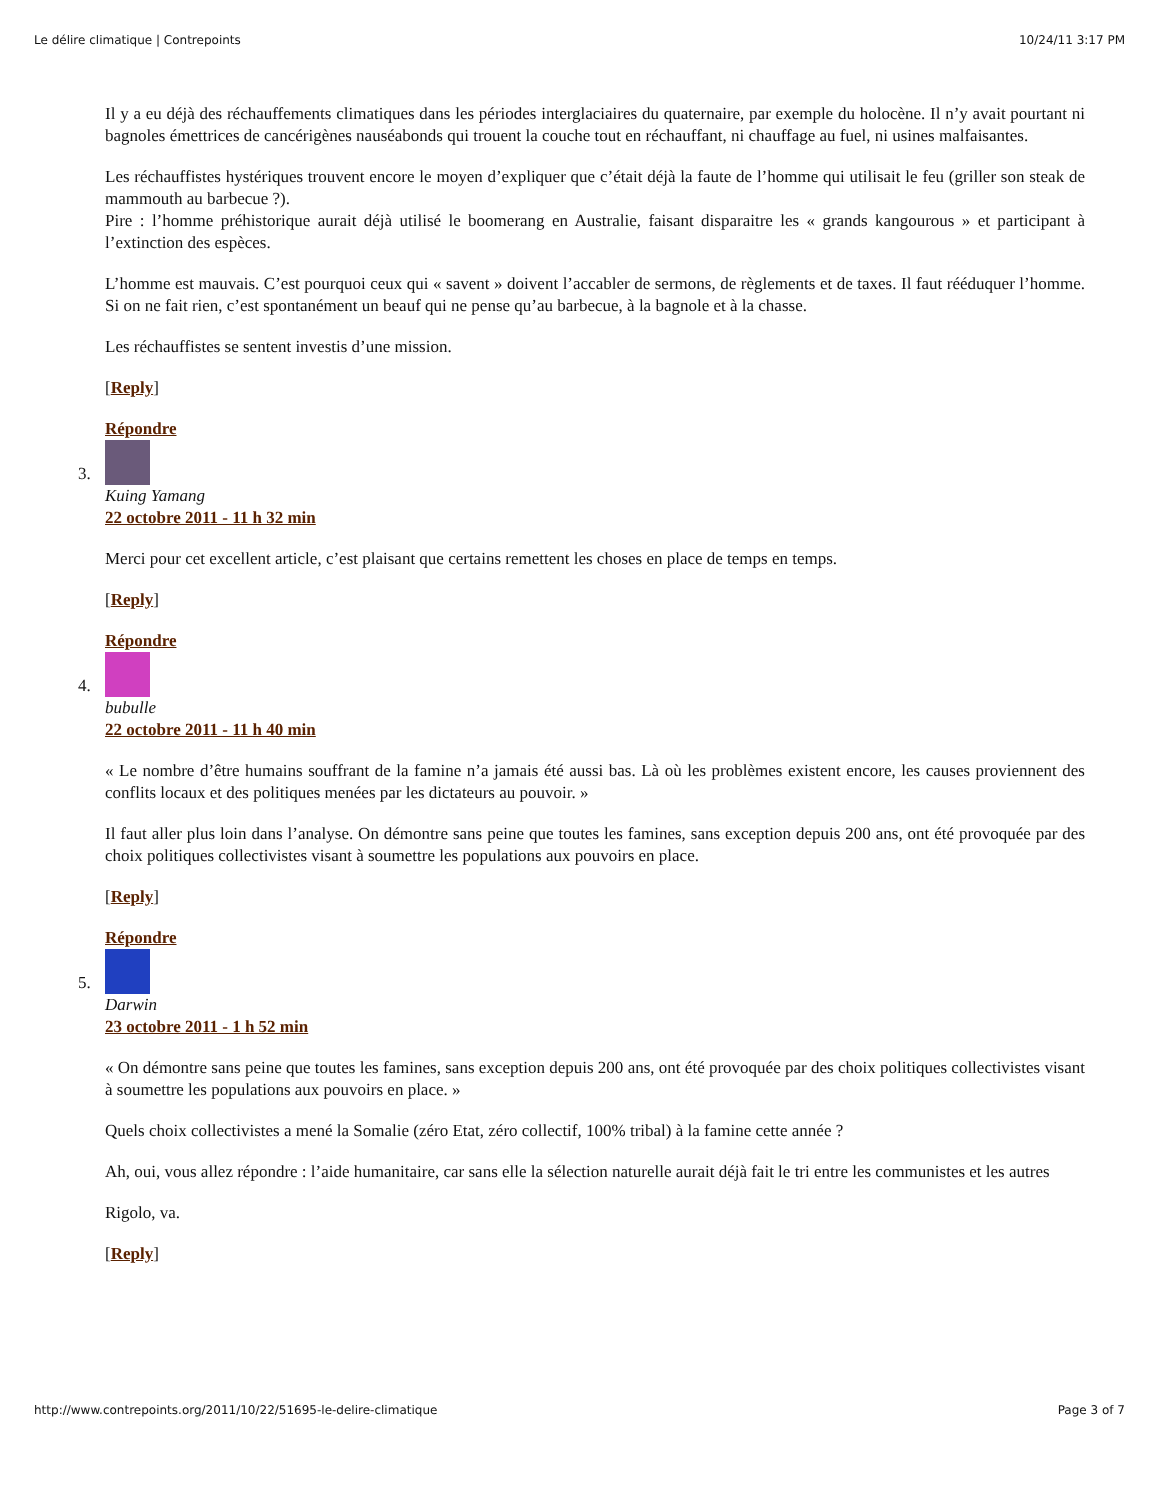Le délire climatique | Contrepoints 10/24/11 3:17 PM
Il y a eu déjà des réchauffements climatiques dans les périodes interglaciaires du quaternaire, par exemple du holocène. Il n’y avait pourtant ni bagnoles émettrices de cancérigènes nauséabonds qui trouent la couche tout en réchauffant, ni chauffage au fuel, ni usines malfaisantes.
Les réchauffistes hystériques trouvent encore le moyen d’expliquer que c’était déjà la faute de l’homme qui utilisait le feu (griller son steak de mammouth au barbecue ?).
Pire : l’homme préhistorique aurait déjà utilisé le boomerang en Australie, faisant disparaitre les « grands kangourous » et participant à l’extinction des espèces.
L’homme est mauvais. C’est pourquoi ceux qui « savent » doivent l’accabler de sermons, de règlements et de taxes. Il faut rééduquer l’homme. Si on ne fait rien, c’est spontanément un beauf qui ne pense qu’au barbecue, à la bagnole et à la chasse.
Les réchauffistes se sentent investis d’une mission.
[Reply]
Répondre
3.
Kuing Yamang
22 octobre 2011 - 11 h 32 min
Merci pour cet excellent article, c’est plaisant que certains remettent les choses en place de temps en temps.
[Reply]
Répondre
4.
bubulle
22 octobre 2011 - 11 h 40 min
« Le nombre d’être humains souffrant de la famine n’a jamais été aussi bas. Là où les problèmes existent encore, les causes proviennent des conflits locaux et des politiques menées par les dictateurs au pouvoir. »
Il faut aller plus loin dans l’analyse. On démontre sans peine que toutes les famines, sans exception depuis 200 ans, ont été provoquée par des choix politiques collectivistes visant à soumettre les populations aux pouvoirs en place.
[Reply]
Répondre
5.
Darwin
23 octobre 2011 - 1 h 52 min
« On démontre sans peine que toutes les famines, sans exception depuis 200 ans, ont été provoquée par des choix politiques collectivistes visant à soumettre les populations aux pouvoirs en place. »
Quels choix collectivistes a mené la Somalie (zéro Etat, zéro collectif, 100% tribal) à la famine cette année ?
Ah, oui, vous allez répondre : l’aide humanitaire, car sans elle la sélection naturelle aurait déjà fait le tri entre les communistes et les autres
Rigolo, va.
[Reply]
http://www.contrepoints.org/2011/10/22/51695-le-delire-climatique Page 3 of 7